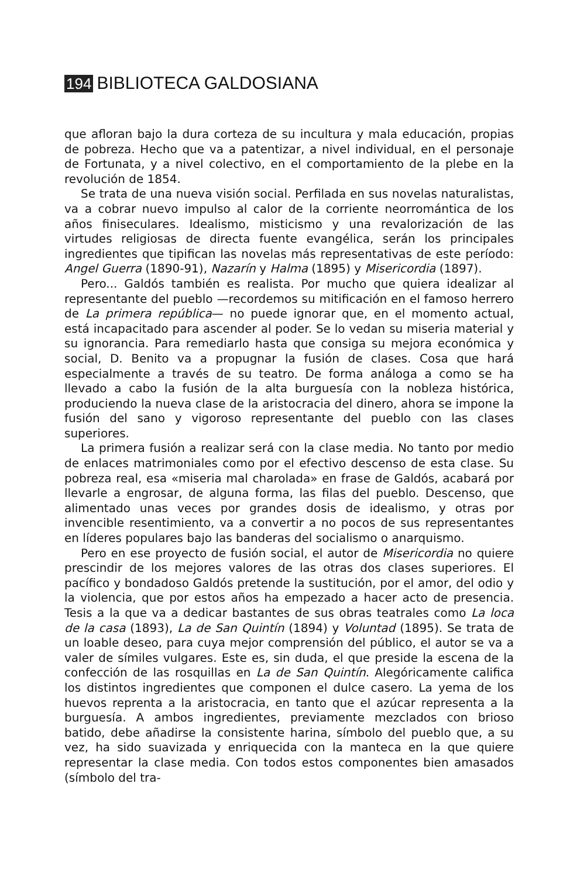194 BIBLIOTECA GALDOSIANA
que afloran bajo la dura corteza de su incultura y mala educación, propias de pobreza. Hecho que va a patentizar, a nivel individual, en el personaje de Fortunata, y a nivel colectivo, en el comportamiento de la plebe en la revolución de 1854.
Se trata de una nueva visión social. Perfilada en sus novelas naturalistas, va a cobrar nuevo impulso al calor de la corriente neorromántica de los años finiseculares. Idealismo, misticismo y una revalorización de las virtudes religiosas de directa fuente evangélica, serán los principales ingredientes que tipifican las novelas más representativas de este período: Angel Guerra (1890-91), Nazarín y Halma (1895) y Misericordia (1897).
Pero... Galdós también es realista. Por mucho que quiera idealizar al representante del pueblo —recordemos su mitificación en el famoso herrero de La primera república— no puede ignorar que, en el momento actual, está incapacitado para ascender al poder. Se lo vedan su miseria material y su ignorancia. Para remediarlo hasta que consiga su mejora económica y social, D. Benito va a propugnar la fusión de clases. Cosa que hará especialmente a través de su teatro. De forma análoga a como se ha llevado a cabo la fusión de la alta burguesía con la nobleza histórica, produciendo la nueva clase de la aristocracia del dinero, ahora se impone la fusión del sano y vigoroso representante del pueblo con las clases superiores.
La primera fusión a realizar será con la clase media. No tanto por medio de enlaces matrimoniales como por el efectivo descenso de esta clase. Su pobreza real, esa «miseria mal charolada» en frase de Galdós, acabará por llevarle a engrosar, de alguna forma, las filas del pueblo. Descenso, que alimentado unas veces por grandes dosis de idealismo, y otras por invencible resentimiento, va a convertir a no pocos de sus representantes en líderes populares bajo las banderas del socialismo o anarquismo.
Pero en ese proyecto de fusión social, el autor de Misericordia no quiere prescindir de los mejores valores de las otras dos clases superiores. El pacífico y bondadoso Galdós pretende la sustitución, por el amor, del odio y la violencia, que por estos años ha empezado a hacer acto de presencia. Tesis a la que va a dedicar bastantes de sus obras teatrales como La loca de la casa (1893), La de San Quintín (1894) y Voluntad (1895). Se trata de un loable deseo, para cuya mejor comprensión del público, el autor se va a valer de símiles vulgares. Este es, sin duda, el que preside la escena de la confección de las rosquillas en La de San Quintín. Alegóricamente califica los distintos ingredientes que componen el dulce casero. La yema de los huevos reprenta a la aristocracia, en tanto que el azúcar representa a la burguesía. A ambos ingredientes, previamente mezclados con brioso batido, debe añadirse la consistente harina, símbolo del pueblo que, a su vez, ha sido suavizada y enriquecida con la manteca en la que quiere representar la clase media. Con todos estos componentes bien amasados (símbolo del tra-